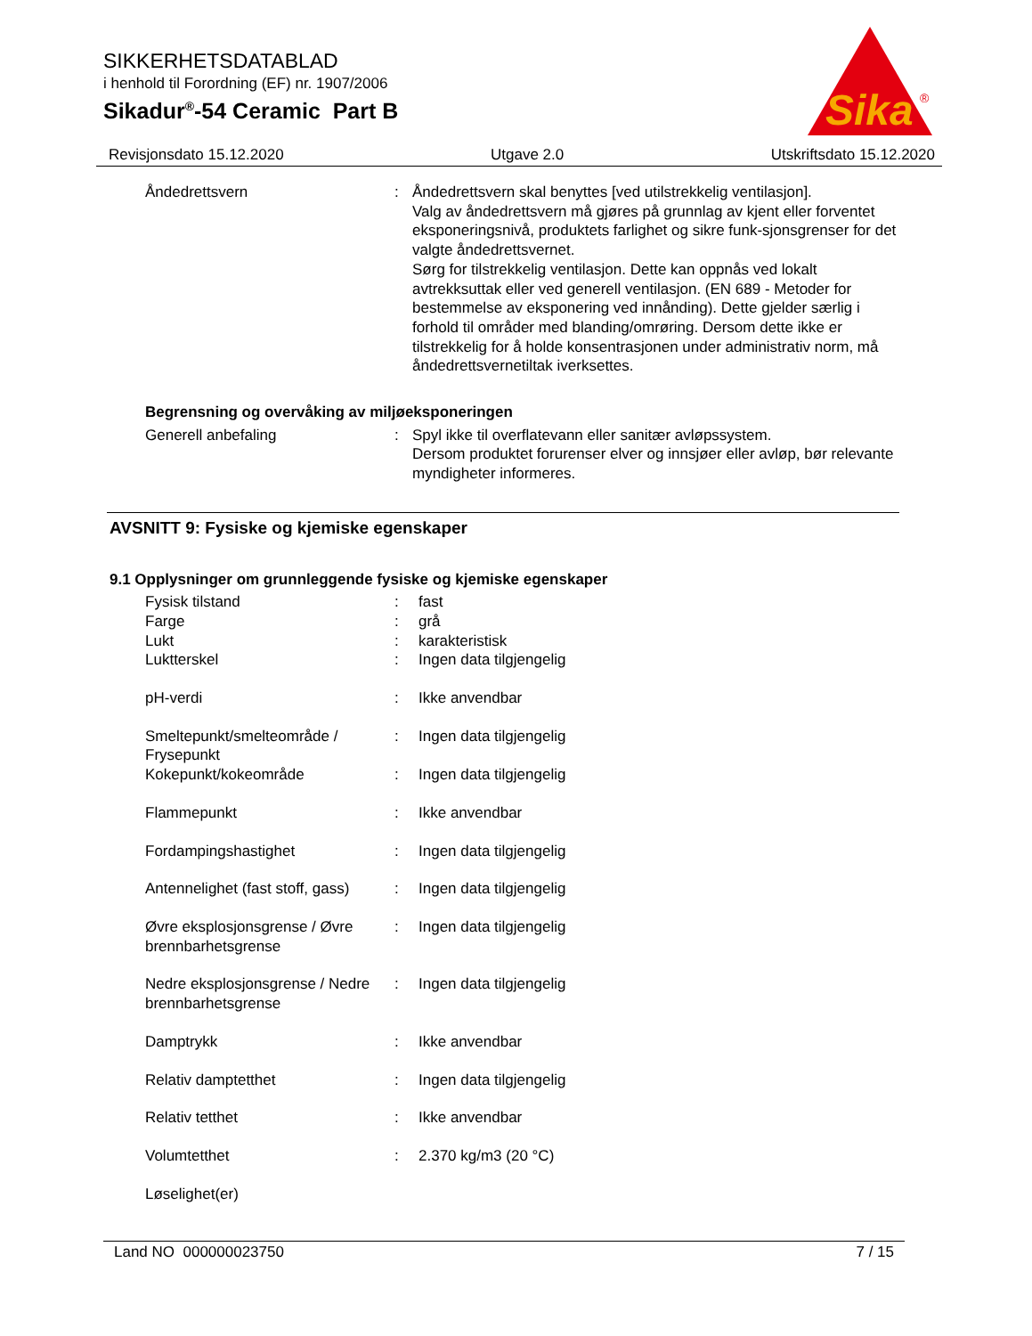SIKKERHETSDATABLAD
i henhold til Forordning (EF) nr. 1907/2006
Sikadur<sup>®</sup>-54 Ceramic Part B
Sika
®
Revisjonsdato 15.12.2020 Utgave 2.0 Utskriftsdato 15.12.2020
| Åndedrettsvern | : | Åndedrettsvern skal benyttes [ved utilstrekkelig ventilasjon]. Valg av åndedrettsvern må gjøres på grunnlag av kjent eller forventet eksponeringsnivå, produktets farlighet og sikre funk-sjonsgrenser for det valgte åndedrettsvernet. Sørg for tilstrekkelig ventilasjon. Dette kan oppnås ved lokalt avtrekksuttak eller ved generell ventilasjon. (EN 689 - Metoder for bestemmelse av eksponering ved innånding). Dette gjelder særlig i forhold til områder med blanding/omrøring. Dersom dette ikke er tilstrekkelig for å holde konsentrasjonen under administrativ norm, må åndedrettsvernetiltak iverksettes. |
Begrensning og overvåking av miljøeksponeringen
| Generell anbefaling | : | Spyl ikke til overflatevann eller sanitær avløpssystem. Dersom produktet forurenser elver og innsjøer eller avløp, bør relevante myndigheter informeres. |
AVSNITT 9: Fysiske og kjemiske egenskaper
9.1 Opplysninger om grunnleggende fysiske og kjemiske egenskaper
| Fysisk tilstand | : | fast |
| Farge | : | grå |
| Lukt | : | karakteristisk |
| Luktterskel | : | Ingen data tilgjengelig |
| pH-verdi | : | Ikke anvendbar |
| Smeltepunkt/smelteområde / Frysepunkt | : | Ingen data tilgjengelig |
| Kokepunkt/kokeområde | : | Ingen data tilgjengelig |
| Flammepunkt | : | Ikke anvendbar |
| Fordampingshastighet | : | Ingen data tilgjengelig |
| Antennelighet (fast stoff, gass) | : | Ingen data tilgjengelig |
| Øvre eksplosjonsgrense / Øvre brennbarhetsgrense | : | Ingen data tilgjengelig |
| Nedre eksplosjonsgrense / Nedre brennbarhetsgrense | : | Ingen data tilgjengelig |
| Damptrykk | : | Ikke anvendbar |
| Relativ damptetthet | : | Ingen data tilgjengelig |
| Relativ tetthet | : | Ikke anvendbar |
| Volumtetthet | : | 2.370 kg/m3 (20 °C) |
| Løselighet(er) | | |
Land NO 000000023750 7 / 15